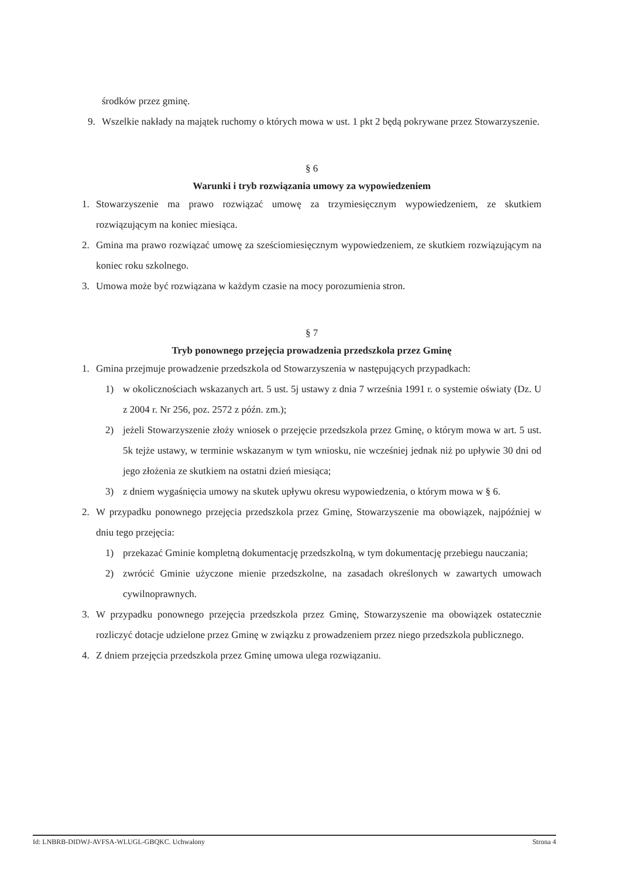środków przez gminę.
9. Wszelkie nakłady na majątek ruchomy o których mowa w ust. 1 pkt 2 będą pokrywane przez Stowarzyszenie.
§ 6
Warunki i tryb rozwiązania umowy za wypowiedzeniem
1. Stowarzyszenie ma prawo rozwiązać umowę za trzymiesięcznym wypowiedzeniem, ze skutkiem rozwiązującym na koniec miesiąca.
2. Gmina ma prawo rozwiązać umowę za sześciomiesięcznym wypowiedzeniem, ze skutkiem rozwiązującym na koniec roku szkolnego.
3. Umowa może być rozwiązana w każdym czasie na mocy porozumienia stron.
§ 7
Tryb ponownego przejęcia prowadzenia przedszkola przez Gminę
1. Gmina przejmuje prowadzenie przedszkola od Stowarzyszenia w następujących przypadkach:
1) w okolicznościach wskazanych art. 5 ust. 5j ustawy z dnia 7 września 1991 r. o systemie oświaty (Dz. U z 2004 r. Nr 256, poz. 2572 z późn. zm.);
2) jeżeli Stowarzyszenie złoży wniosek o przejęcie przedszkola przez Gminę, o którym mowa w art. 5 ust. 5k tejże ustawy, w terminie wskazanym w tym wniosku, nie wcześniej jednak niż po upływie 30 dni od jego złożenia ze skutkiem na ostatni dzień miesiąca;
3) z dniem wygaśnięcia umowy na skutek upływu okresu wypowiedzenia, o którym mowa w § 6.
2. W przypadku ponownego przejęcia przedszkola przez Gminę, Stowarzyszenie ma obowiązek, najpóźniej w dniu tego przejęcia:
1) przekazać Gminie kompletną dokumentację przedszkolną, w tym dokumentację przebiegu nauczania;
2) zwrócić Gminie użyczone mienie przedszkolne, na zasadach określonych w zawartych umowach cywilnoprawnych.
3. W przypadku ponownego przejęcia przedszkola przez Gminę, Stowarzyszenie ma obowiązek ostatecznie rozliczyć dotacje udzielone przez Gminę w związku z prowadzeniem przez niego przedszkola publicznego.
4. Z dniem przejęcia przedszkola przez Gminę umowa ulega rozwiązaniu.
Id: LNBRB-DIDWJ-AVFSA-WLUGL-GBQKC. Uchwalony Strona 4